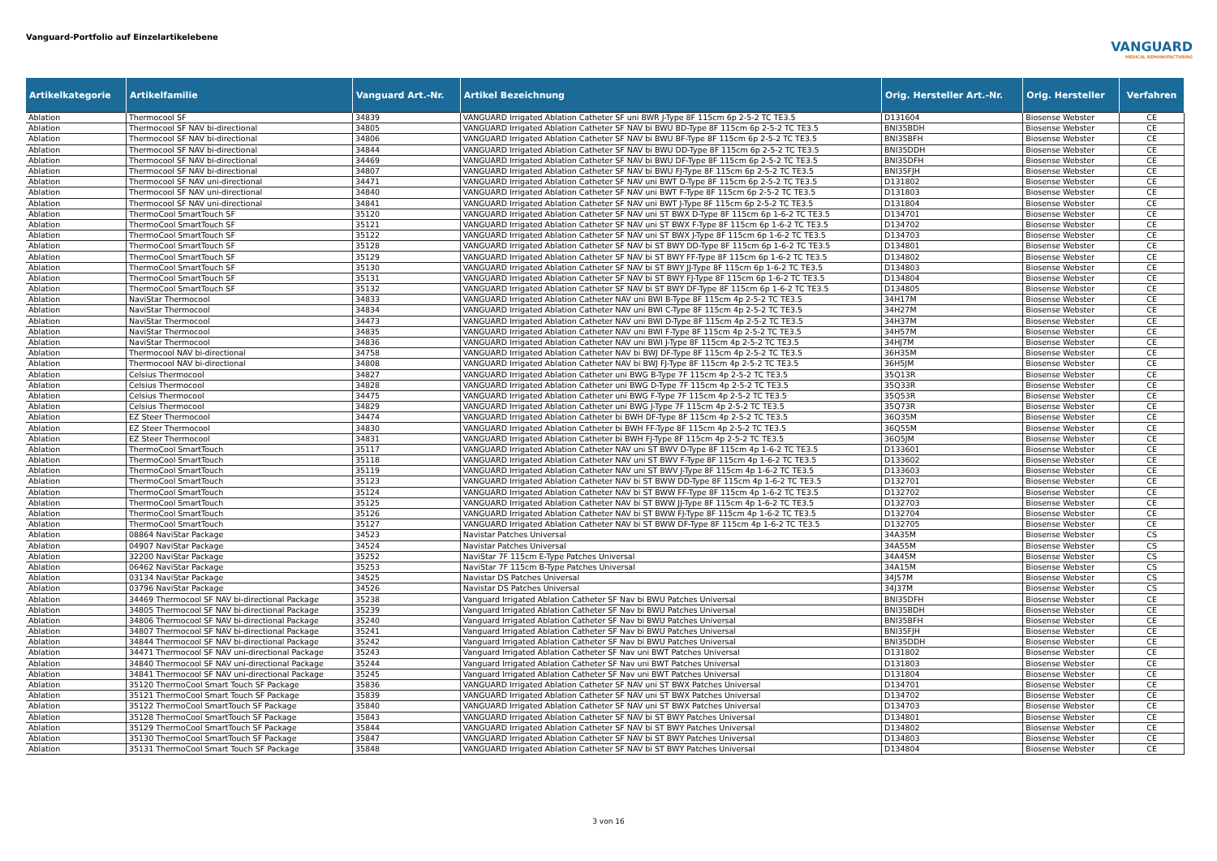Vanguard-Portfolio auf Einzelartikelebene
VANGUARD
MEDICAL REMANUFACTURING
| Artikelkategorie | Artikelfamilie | Vanguard Art.-Nr. | Artikel Bezeichnung | Orig. Hersteller Art.-Nr. | Orig. Hersteller | Verfahren |
| --- | --- | --- | --- | --- | --- | --- |
| Ablation | Thermocool SF | 34839 | VANGUARD Irrigated Ablation Catheter SF uni BWR J-Type 8F 115cm 6p 2-5-2 TC TE3.5 | D131604 | Biosense Webster | CE |
| Ablation | Thermocool SF NAV bi-directional | 34805 | VANGUARD Irrigated Ablation Catheter SF NAV bi BWU BD-Type 8F 115cm 6p 2-5-2 TC TE3.5 | BNI35BDH | Biosense Webster | CE |
| Ablation | Thermocool SF NAV bi-directional | 34806 | VANGUARD Irrigated Ablation Catheter SF NAV bi BWU BF-Type 8F 115cm 6p 2-5-2 TC TE3.5 | BNI35BFH | Biosense Webster | CE |
| Ablation | Thermocool SF NAV bi-directional | 34844 | VANGUARD Irrigated Ablation Catheter SF NAV bi BWU DD-Type 8F 115cm 6p 2-5-2 TC TE3.5 | BNI35DDH | Biosense Webster | CE |
| Ablation | Thermocool SF NAV bi-directional | 34469 | VANGUARD Irrigated Ablation Catheter SF NAV bi BWU DF-Type 8F 115cm 6p 2-5-2 TC TE3.5 | BNI35DFH | Biosense Webster | CE |
| Ablation | Thermocool SF NAV bi-directional | 34807 | VANGUARD Irrigated Ablation Catheter SF NAV bi BWU FJ-Type 8F 115cm 6p 2-5-2 TC TE3.5 | BNI35FJH | Biosense Webster | CE |
| Ablation | Thermocool SF NAV uni-directional | 34471 | VANGUARD Irrigated Ablation Catheter SF NAV uni BWT D-Type 8F 115cm 6p 2-5-2 TC TE3.5 | D131802 | Biosense Webster | CE |
| Ablation | Thermocool SF NAV uni-directional | 34840 | VANGUARD Irrigated Ablation Catheter SF NAV uni BWT F-Type 8F 115cm 6p 2-5-2 TC TE3.5 | D131803 | Biosense Webster | CE |
| Ablation | Thermocool SF NAV uni-directional | 34841 | VANGUARD Irrigated Ablation Catheter SF NAV uni BWT J-Type 8F 115cm 6p 2-5-2 TC TE3.5 | D131804 | Biosense Webster | CE |
| Ablation | ThermoCool SmartTouch SF | 35120 | VANGUARD Irrigated Ablation Catheter SF NAV uni ST BWX D-Type 8F 115cm 6p 1-6-2 TC TE3.5 | D134701 | Biosense Webster | CE |
| Ablation | ThermoCool SmartTouch SF | 35121 | VANGUARD Irrigated Ablation Catheter SF NAV uni ST BWX F-Type 8F 115cm 6p 1-6-2 TC TE3.5 | D134702 | Biosense Webster | CE |
| Ablation | ThermoCool SmartTouch SF | 35122 | VANGUARD Irrigated Ablation Catheter SF NAV uni ST BWX J-Type 8F 115cm 6p 1-6-2 TC TE3.5 | D134703 | Biosense Webster | CE |
| Ablation | ThermoCool SmartTouch SF | 35128 | VANGUARD Irrigated Ablation Catheter SF NAV bi ST BWY DD-Type 8F 115cm 6p 1-6-2 TC TE3.5 | D134801 | Biosense Webster | CE |
| Ablation | ThermoCool SmartTouch SF | 35129 | VANGUARD Irrigated Ablation Catheter SF NAV bi ST BWY FF-Type 8F 115cm 6p 1-6-2 TC TE3.5 | D134802 | Biosense Webster | CE |
| Ablation | ThermoCool SmartTouch SF | 35130 | VANGUARD Irrigated Ablation Catheter SF NAV bi ST BWY JJ-Type 8F 115cm 6p 1-6-2 TC TE3.5 | D134803 | Biosense Webster | CE |
| Ablation | ThermoCool SmartTouch SF | 35131 | VANGUARD Irrigated Ablation Catheter SF NAV bi ST BWY FJ-Type 8F 115cm 6p 1-6-2 TC TE3.5 | D134804 | Biosense Webster | CE |
| Ablation | ThermoCool SmartTouch SF | 35132 | VANGUARD Irrigated Ablation Catheter SF NAV bi ST BWY DF-Type 8F 115cm 6p 1-6-2 TC TE3.5 | D134805 | Biosense Webster | CE |
| Ablation | NaviStar Thermocool | 34833 | VANGUARD Irrigated Ablation Catheter NAV uni BWI B-Type 8F 115cm 4p 2-5-2 TC TE3.5 | 34H17M | Biosense Webster | CE |
| Ablation | NaviStar Thermocool | 34834 | VANGUARD Irrigated Ablation Catheter NAV uni BWI C-Type 8F 115cm 4p 2-5-2 TC TE3.5 | 34H27M | Biosense Webster | CE |
| Ablation | NaviStar Thermocool | 34473 | VANGUARD Irrigated Ablation Catheter NAV uni BWI D-Type 8F 115cm 4p 2-5-2 TC TE3.5 | 34H37M | Biosense Webster | CE |
| Ablation | NaviStar Thermocool | 34835 | VANGUARD Irrigated Ablation Catheter NAV uni BWI F-Type 8F 115cm 4p 2-5-2 TC TE3.5 | 34H57M | Biosense Webster | CE |
| Ablation | NaviStar Thermocool | 34836 | VANGUARD Irrigated Ablation Catheter NAV uni BWI J-Type 8F 115cm 4p 2-5-2 TC TE3.5 | 34HJ7M | Biosense Webster | CE |
| Ablation | Thermocool NAV bi-directional | 34758 | VANGUARD Irrigated Ablation Catheter NAV bi BWJ DF-Type 8F 115cm 4p 2-5-2 TC TE3.5 | 36H35M | Biosense Webster | CE |
| Ablation | Thermocool NAV bi-directional | 34808 | VANGUARD Irrigated Ablation Catheter NAV bi BWJ FJ-Type 8F 115cm 4p 2-5-2 TC TE3.5 | 36H5JM | Biosense Webster | CE |
| Ablation | Celsius Thermocool | 34827 | VANGUARD Irrigated Ablation Catheter uni BWG B-Type 7F 115cm 4p 2-5-2 TC TE3.5 | 35Q13R | Biosense Webster | CE |
| Ablation | Celsius Thermocool | 34828 | VANGUARD Irrigated Ablation Catheter uni BWG D-Type 7F 115cm 4p 2-5-2 TC TE3.5 | 35Q33R | Biosense Webster | CE |
| Ablation | Celsius Thermocool | 34475 | VANGUARD Irrigated Ablation Catheter uni BWG F-Type 7F 115cm 4p 2-5-2 TC TE3.5 | 35Q53R | Biosense Webster | CE |
| Ablation | Celsius Thermocool | 34829 | VANGUARD Irrigated Ablation Catheter uni BWG J-Type 7F 115cm 4p 2-5-2 TC TE3.5 | 35Q73R | Biosense Webster | CE |
| Ablation | EZ Steer Thermocool | 34474 | VANGUARD Irrigated Ablation Catheter bi BWH DF-Type 8F 115cm 4p 2-5-2 TC TE3.5 | 36Q35M | Biosense Webster | CE |
| Ablation | EZ Steer Thermocool | 34830 | VANGUARD Irrigated Ablation Catheter bi BWH FF-Type 8F 115cm 4p 2-5-2 TC TE3.5 | 36Q55M | Biosense Webster | CE |
| Ablation | EZ Steer Thermocool | 34831 | VANGUARD Irrigated Ablation Catheter bi BWH FJ-Type 8F 115cm 4p 2-5-2 TC TE3.5 | 36Q5JM | Biosense Webster | CE |
| Ablation | ThermoCool SmartTouch | 35117 | VANGUARD Irrigated Ablation Catheter NAV uni ST BWV D-Type 8F 115cm 4p 1-6-2 TC TE3.5 | D133601 | Biosense Webster | CE |
| Ablation | ThermoCool SmartTouch | 35118 | VANGUARD Irrigated Ablation Catheter NAV uni ST BWV F-Type 8F 115cm 4p 1-6-2 TC TE3.5 | D133602 | Biosense Webster | CE |
| Ablation | ThermoCool SmartTouch | 35119 | VANGUARD Irrigated Ablation Catheter NAV uni ST BWV J-Type 8F 115cm 4p 1-6-2 TC TE3.5 | D133603 | Biosense Webster | CE |
| Ablation | ThermoCool SmartTouch | 35123 | VANGUARD Irrigated Ablation Catheter NAV bi ST BWW DD-Type 8F 115cm 4p 1-6-2 TC TE3.5 | D132701 | Biosense Webster | CE |
| Ablation | ThermoCool SmartTouch | 35124 | VANGUARD Irrigated Ablation Catheter NAV bi ST BWW FF-Type 8F 115cm 4p 1-6-2 TC TE3.5 | D132702 | Biosense Webster | CE |
| Ablation | ThermoCool SmartTouch | 35125 | VANGUARD Irrigated Ablation Catheter NAV bi ST BWW JJ-Type 8F 115cm 4p 1-6-2 TC TE3.5 | D132703 | Biosense Webster | CE |
| Ablation | ThermoCool SmartTouch | 35126 | VANGUARD Irrigated Ablation Catheter NAV bi ST BWW FJ-Type 8F 115cm 4p 1-6-2 TC TE3.5 | D132704 | Biosense Webster | CE |
| Ablation | ThermoCool SmartTouch | 35127 | VANGUARD Irrigated Ablation Catheter NAV bi ST BWW DF-Type 8F 115cm 4p 1-6-2 TC TE3.5 | D132705 | Biosense Webster | CE |
| Ablation | 08864 NaviStar Package | 34523 | Navistar Patches Universal | 34A35M | Biosense Webster | CS |
| Ablation | 04907 NaviStar Package | 34524 | Navistar Patches Universal | 34A55M | Biosense Webster | CS |
| Ablation | 32200 NaviStar Package | 35252 | NaviStar 7F 115cm E-Type Patches Universal | 34A45M | Biosense Webster | CS |
| Ablation | 06462 NaviStar Package | 35253 | NaviStar 7F 115cm B-Type Patches Universal | 34A15M | Biosense Webster | CS |
| Ablation | 03134 NaviStar Package | 34525 | Navistar DS Patches Universal | 34J57M | Biosense Webster | CS |
| Ablation | 03796 NaviStar Package | 34526 | Navistar DS Patches Universal | 34J37M | Biosense Webster | CS |
| Ablation | 34469 Thermocool SF NAV bi-directional Package | 35238 | Vanguard Irrigated Ablation Catheter SF Nav bi BWU Patches Universal | BNI35DFH | Biosense Webster | CE |
| Ablation | 34805 Thermocool SF NAV bi-directional Package | 35239 | Vanguard Irrigated Ablation Catheter SF Nav bi BWU Patches Universal | BNI35BDH | Biosense Webster | CE |
| Ablation | 34806 Thermocool SF NAV bi-directional Package | 35240 | Vanguard Irrigated Ablation Catheter SF Nav bi BWU Patches Universal | BNI35BFH | Biosense Webster | CE |
| Ablation | 34807 Thermocool SF NAV bi-directional Package | 35241 | Vanguard Irrigated Ablation Catheter SF Nav bi BWU Patches Universal | BNI35FJH | Biosense Webster | CE |
| Ablation | 34844 Thermocool SF NAV bi-directional Package | 35242 | Vanguard Irrigated Ablation Catheter SF Nav bi BWU Patches Universal | BNI35DDH | Biosense Webster | CE |
| Ablation | 34471 Thermocool SF NAV uni-directional Package | 35243 | Vanguard Irrigated Ablation Catheter SF Nav uni BWT Patches Universal | D131802 | Biosense Webster | CE |
| Ablation | 34840 Thermocool SF NAV uni-directional Package | 35244 | Vanguard Irrigated Ablation Catheter SF Nav uni BWT Patches Universal | D131803 | Biosense Webster | CE |
| Ablation | 34841 Thermocool SF NAV uni-directional Package | 35245 | Vanguard Irrigated Ablation Catheter SF Nav uni BWT Patches Universal | D131804 | Biosense Webster | CE |
| Ablation | 35120 ThermoCool Smart Touch SF Package | 35836 | VANGUARD Irrigated Ablation Catheter SF NAV uni ST BWX Patches Universal | D134701 | Biosense Webster | CE |
| Ablation | 35121 ThermoCool Smart Touch SF Package | 35839 | VANGUARD Irrigated Ablation Catheter SF NAV uni ST BWX Patches Universal | D134702 | Biosense Webster | CE |
| Ablation | 35122 ThermoCool SmartTouch SF Package | 35840 | VANGUARD Irrigated Ablation Catheter SF NAV uni ST BWX Patches Universal | D134703 | Biosense Webster | CE |
| Ablation | 35128 ThermoCool SmartTouch SF Package | 35843 | VANGUARD Irrigated Ablation Catheter SF NAV bi ST BWY Patches Universal | D134801 | Biosense Webster | CE |
| Ablation | 35129 ThermoCool SmartTouch SF Package | 35844 | VANGUARD Irrigated Ablation Catheter SF NAV bi ST BWY Patches Universal | D134802 | Biosense Webster | CE |
| Ablation | 35130 ThermoCool SmartTouch SF Package | 35847 | VANGUARD Irrigated Ablation Catheter SF NAV bi ST BWY Patches Universal | D134803 | Biosense Webster | CE |
| Ablation | 35131 ThermoCool Smart Touch SF Package | 35848 | VANGUARD Irrigated Ablation Catheter SF NAV bi ST BWY Patches Universal | D134804 | Biosense Webster | CE |
3 von 16